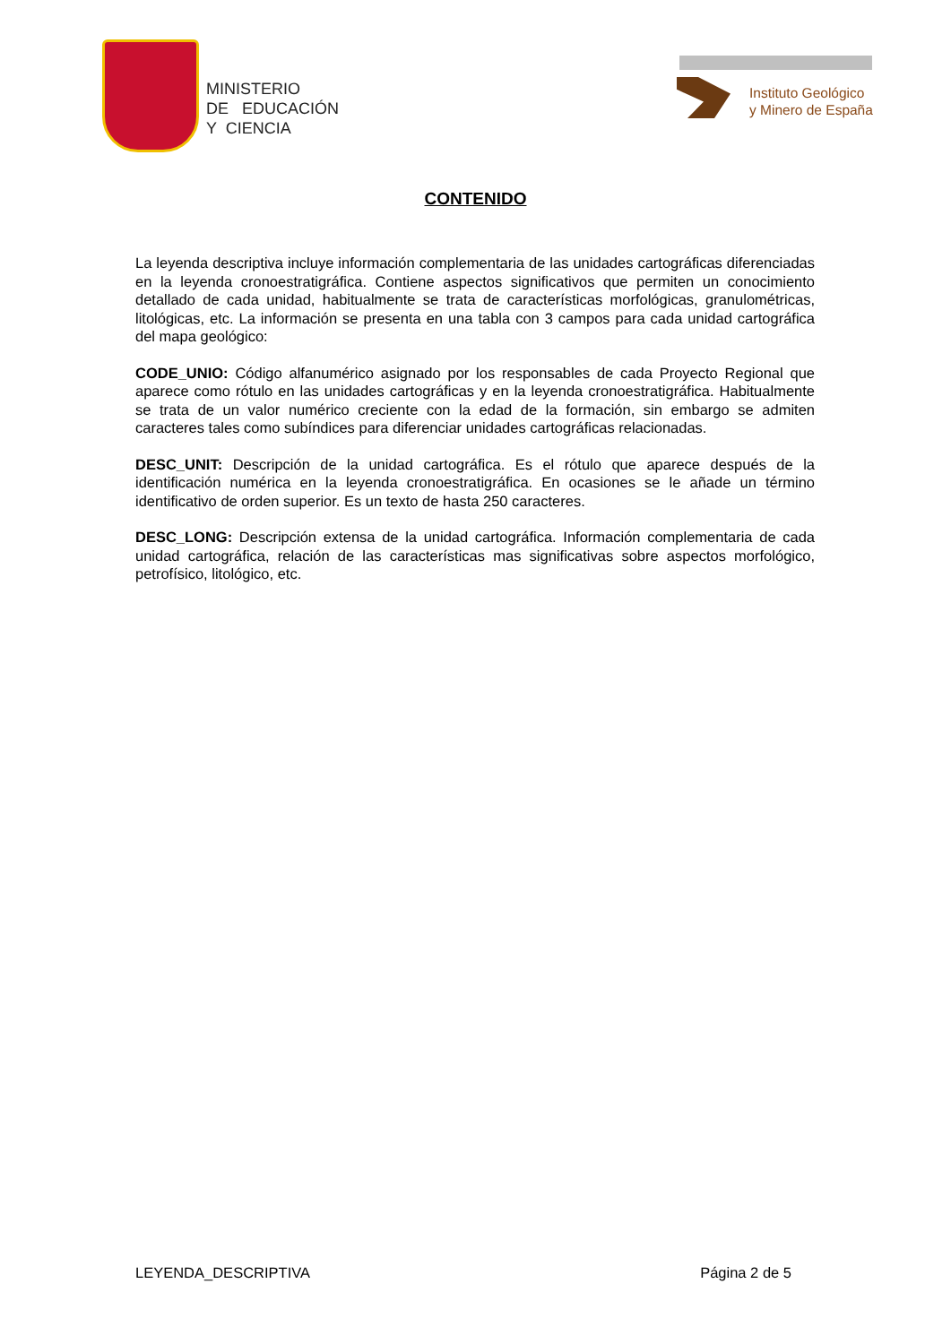MINISTERIO
DE EDUCACIÓN
Y CIENCIA
Instituto Geológico
y Minero de España
CONTENIDO
La leyenda descriptiva incluye información complementaria de las unidades cartográficas diferenciadas en la leyenda cronoestratigráfica. Contiene aspectos significativos que permiten un conocimiento detallado de cada unidad, habitualmente se trata de características morfológicas, granulométricas, litológicas, etc. La información se presenta en una tabla con 3 campos para cada unidad cartográfica del mapa geológico:
CODE_UNIO: Código alfanumérico asignado por los responsables de cada Proyecto Regional que aparece como rótulo en las unidades cartográficas y en la leyenda cronoestratigráfica. Habitualmente se trata de un valor numérico creciente con la edad de la formación, sin embargo se admiten caracteres tales como subíndices para diferenciar unidades cartográficas relacionadas.
DESC_UNIT: Descripción de la unidad cartográfica. Es el rótulo que aparece después de la identificación numérica en la leyenda cronoestratigráfica. En ocasiones se le añade un término identificativo de orden superior. Es un texto de hasta 250 caracteres.
DESC_LONG: Descripción extensa de la unidad cartográfica. Información complementaria de cada unidad cartográfica, relación de las características mas significativas sobre aspectos morfológico, petrofísico, litológico, etc.
LEYENDA_DESCRIPTIVA Página 2 de 5